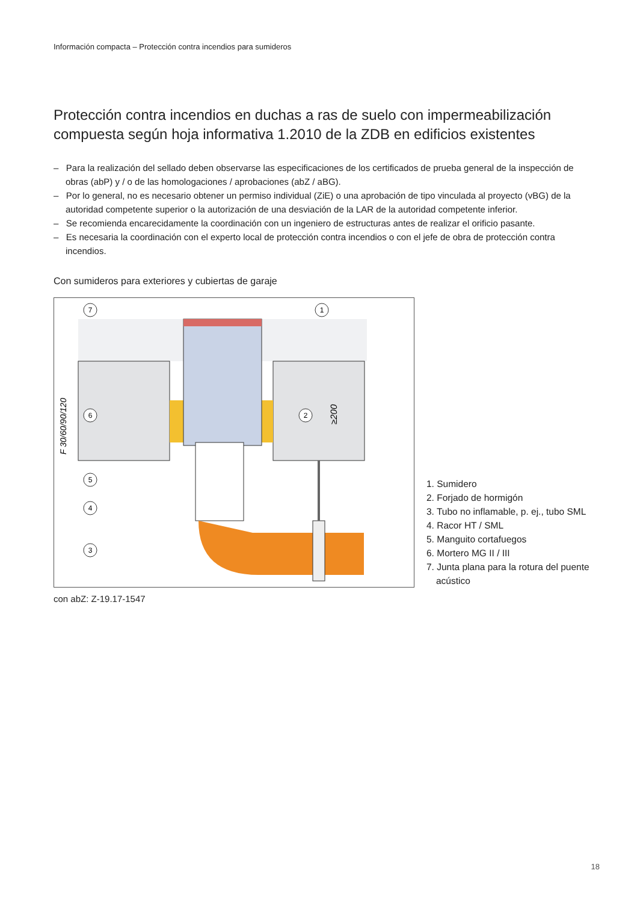Información compacta – Protección contra incendios para sumideros
Protección contra incendios en duchas a ras de suelo con impermeabilización compuesta según hoja informativa 1.2010 de la ZDB en edificios existentes
– Para la realización del sellado deben observarse las especificaciones de los certificados de prueba general de la inspección de obras (abP) y / o de las homologaciones / aprobaciones (abZ / aBG).
– Por lo general, no es necesario obtener un permiso individual (ZiE) o una aprobación de tipo vinculada al proyecto (vBG) de la autoridad competente superior o la autorización de una desviación de la LAR de la autoridad competente inferior.
– Se recomienda encarecidamente la coordinación con un ingeniero de estructuras antes de realizar el orificio pasante.
– Es necesaria la coordinación con el experto local de protección contra incendios o con el jefe de obra de protección contra incendios.
Con sumideros para exteriores y cubiertas de garaje
F 30/60/90/120
≥200
7
1
6
2
5
4
3
1. Sumidero
2. Forjado de hormigón
3. Tubo no inflamable, p. ej., tubo SML
4. Racor HT / SML
5. Manguito cortafuegos
6. Mortero MG II / III
7. Junta plana para la rotura del puente acústico
con abZ: Z-19.17-1547
18